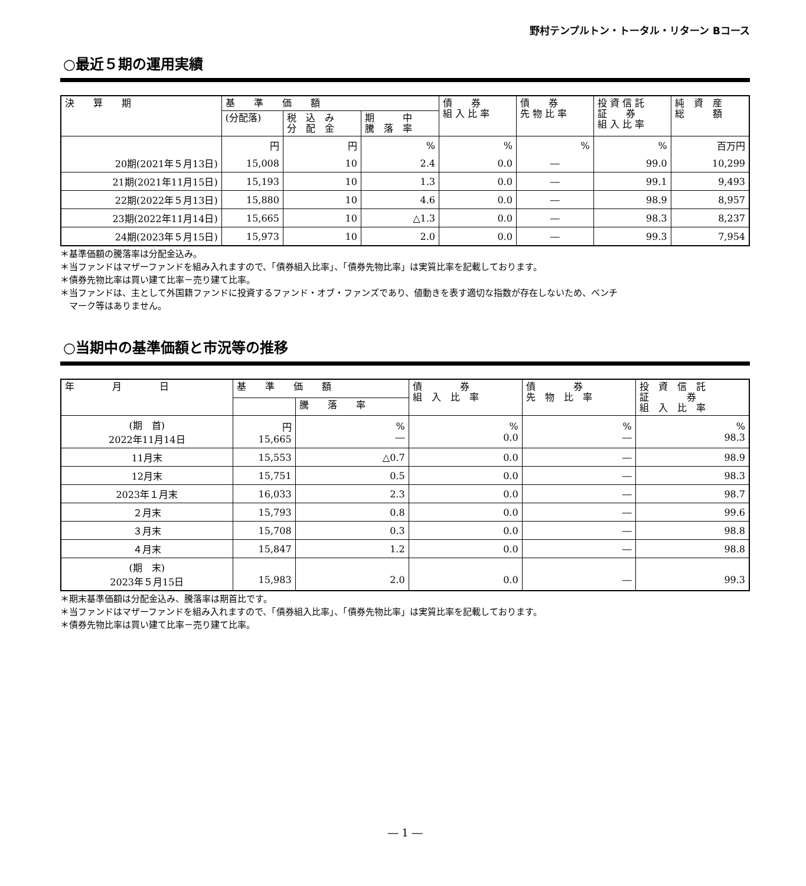野村テンプルトン・トータル・リターン Bコース
○最近５期の運用実績
| 決 算 期 | 基 準 価 額 | | | 債 券 組 入 比 率 | 債 券 先 物 比 率 | 投 資 信 託 証 券 組 入 比 率 | 純 資 産 総 額 |
| --- | --- | --- | --- | --- | --- | --- | --- |
| | (分配落) | 税 込 み 分 配 金 | 期 中 騰 落 率 | | | | |
| | 円 | 円 | % | % | % | % | 百万円 |
| 20期(2021年５月13日) | 15,008 | 10 | 2.4 | 0.0 | ― | 99.0 | 10,299 |
| 21期(2021年11月15日) | 15,193 | 10 | 1.3 | 0.0 | ― | 99.1 | 9,493 |
| 22期(2022年５月13日) | 15,880 | 10 | 4.6 | 0.0 | ― | 98.9 | 8,957 |
| 23期(2022年11月14日) | 15,665 | 10 | △1.3 | 0.0 | ― | 98.3 | 8,237 |
| 24期(2023年５月15日) | 15,973 | 10 | 2.0 | 0.0 | ― | 99.3 | 7,954 |
＊基準価額の騰落率は分配金込み。
＊当ファンドはマザーファンドを組み入れますので、「債券組入比率」、「債券先物比率」は実質比率を記載しております。
＊債券先物比率は買い建て比率－売り建て比率。
＊当ファンドは、主として外国籍ファンドに投資するファンド・オブ・ファンズであり、値動きを表す適切な指数が存在しないため、ベンチ
　マーク等はありません。
○当期中の基準価額と市況等の推移
| 年 月 日 | 基 準 価 額 | | 債 券 組 入 比 率 | 債 券 先 物 比 率 | 投 資 信 託 証 券 組 入 比 率 |
| --- | --- | --- | --- | --- | --- |
| | | 騰 落 率 | | | |
| (期 首) 2022年11月14日 | 円 15,665 | % ― | % 0.0 | % ― | % 98.3 |
| 11月末 | 15,553 | △0.7 | 0.0 | ― | 98.9 |
| 12月末 | 15,751 | 0.5 | 0.0 | ― | 98.3 |
| 2023年１月末 | 16,033 | 2.3 | 0.0 | ― | 98.7 |
| ２月末 | 15,793 | 0.8 | 0.0 | ― | 99.6 |
| ３月末 | 15,708 | 0.3 | 0.0 | ― | 98.8 |
| ４月末 | 15,847 | 1.2 | 0.0 | ― | 98.8 |
| (期 末) 2023年５月15日 | 15,983 | 2.0 | 0.0 | ― | 99.3 |
＊期末基準価額は分配金込み、騰落率は期首比です。
＊当ファンドはマザーファンドを組み入れますので、「債券組入比率」、「債券先物比率」は実質比率を記載しております。
＊債券先物比率は買い建て比率－売り建て比率。
― 1 ―